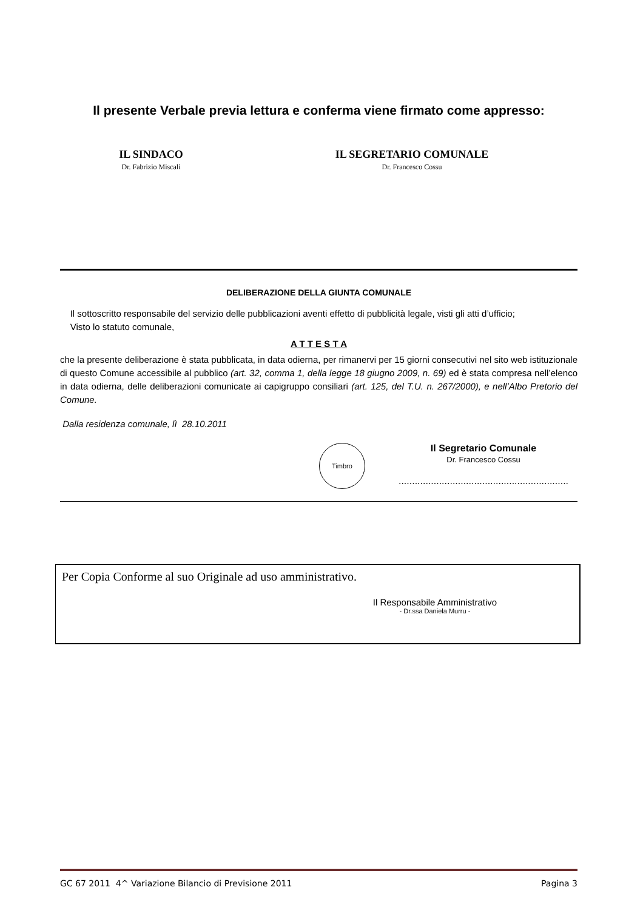Il presente Verbale previa lettura e conferma viene firmato come appresso:
IL SINDACO
Dr. Fabrizio Miscali
IL SEGRETARIO COMUNALE
Dr. Francesco Cossu
DELIBERAZIONE DELLA GIUNTA COMUNALE
Il sottoscritto responsabile del servizio delle pubblicazioni aventi effetto di pubblicità legale, visti gli atti d’ufficio;
Visto lo statuto comunale,
A T T E S T A
che la presente deliberazione è stata pubblicata, in data odierna, per rimanervi per 15 giorni consecutivi nel sito web istituzionale di questo Comune accessibile al pubblico (art. 32, comma 1, della legge 18 giugno 2009, n. 69) ed è stata compresa nell’elenco in data odierna, delle deliberazioni comunicate ai capigruppo consiliari (art. 125, del T.U. n. 267/2000), e nell’Albo Pretorio del Comune.
Dalla residenza comunale, lì 28.10.2011
Timbro
Il Segretario Comunale
Dr. Francesco Cossu
...............................................................
Per Copia Conforme al suo Originale ad uso amministrativo.
Il Responsabile Amministrativo
- Dr.ssa Daniela Murru -
GC 67 2011 4^ Variazione Bilancio di Previsione 2011 Pagina 3